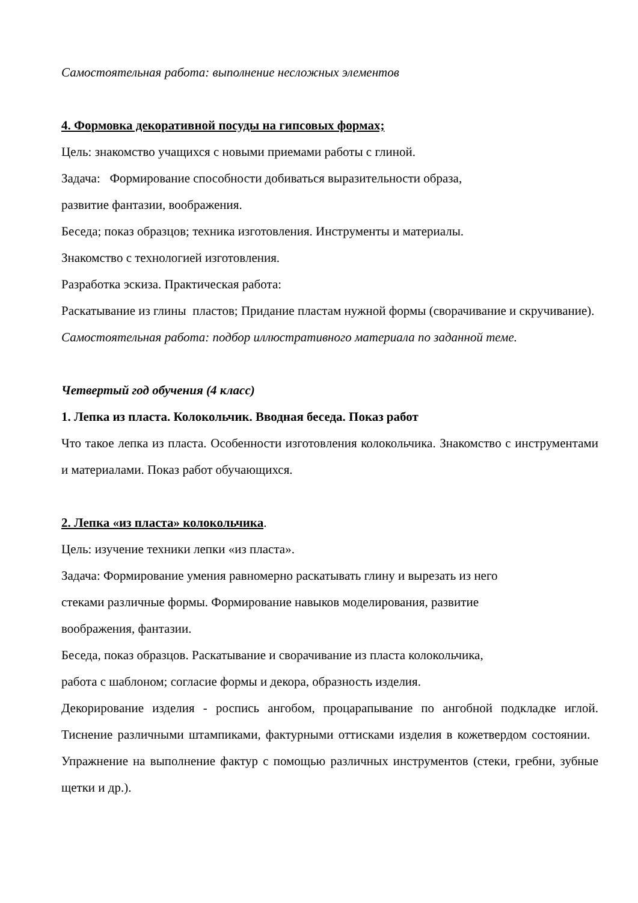Самостоятельная работа: выполнение несложных элементов
4. Формовка декоративной посуды на гипсовых формах;
Цель: знакомство учащихся с новыми приемами работы с глиной.
Задача: Формирование способности добиваться выразительности образа,
развитие фантазии, воображения.
Беседа; показ образцов; техника изготовления. Инструменты и материалы.
Знакомство с технологией изготовления.
Разработка эскиза. Практическая работа:
Раскатывание из глины пластов; Придание пластам нужной формы (сворачивание и скручивание).
Самостоятельная работа: подбор иллюстративного материала по заданной теме.
Четвертый год обучения (4 класс)
1. Лепка из пласта. Колокольчик. Вводная беседа. Показ работ
Что такое лепка из пласта. Особенности изготовления колокольчика. Знакомство с инструментами и материалами. Показ работ обучающихся.
2. Лепка «из пласта» колокольчика.
Цель: изучение техники лепки «из пласта».
Задача: Формирование умения равномерно раскатывать глину и вырезать из него
стеками различные формы. Формирование навыков моделирования, развитие
воображения, фантазии.
Беседа, показ образцов. Раскатывание и сворачивание из пласта колокольчика,
работа с шаблоном; согласие формы и декора, образность изделия.
Декорирование изделия - роспись ангобом, процарапывание по ангобной подкладке иглой. Тиснение различными штампиками, фактурными оттисками изделия в кожетвердом состоянии. Упражнение на выполнение фактур с помощью различных инструментов (стеки, гребни, зубные щетки и др.).